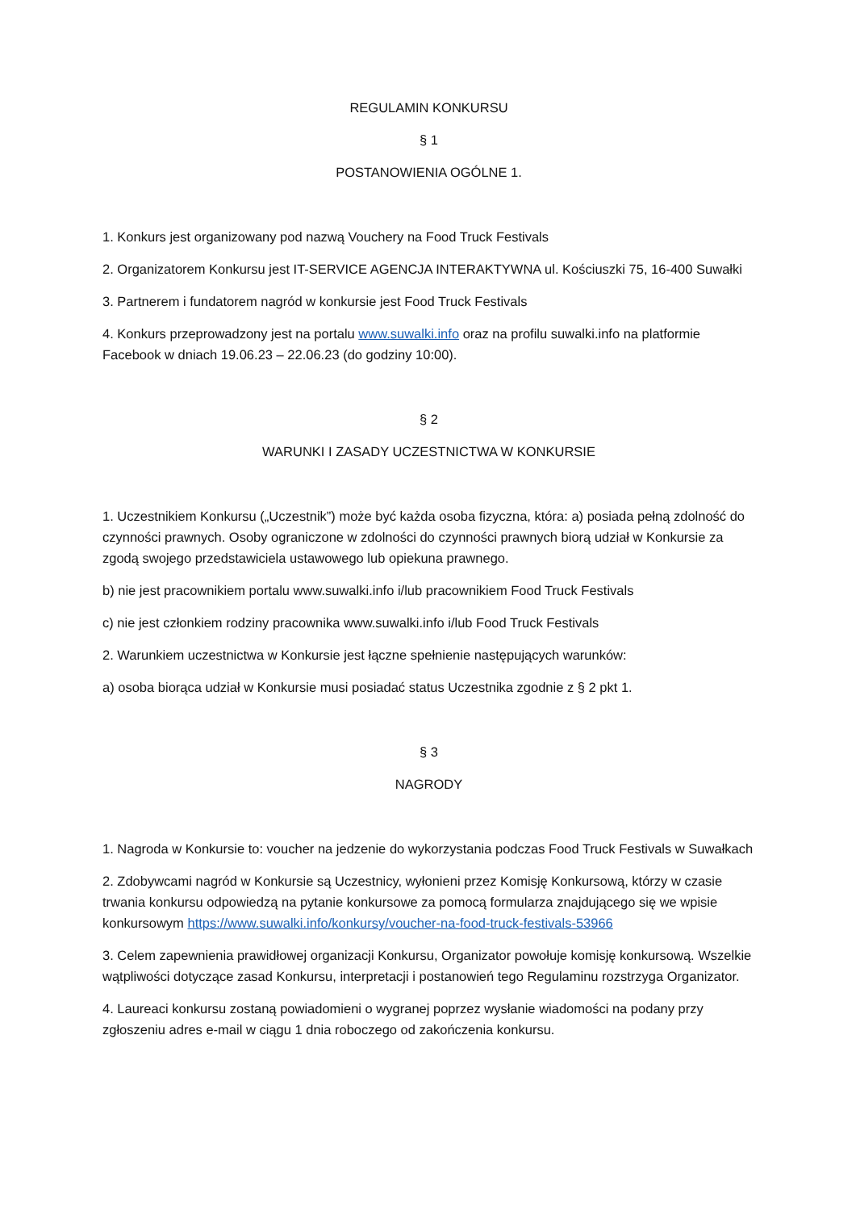REGULAMIN KONKURSU
§ 1
POSTANOWIENIA OGÓLNE 1.
1. Konkurs jest organizowany pod nazwą Vouchery na Food Truck Festivals
2. Organizatorem Konkursu jest IT-SERVICE AGENCJA INTERAKTYWNA ul. Kościuszki 75, 16-400 Suwałki
3. Partnerem i fundatorem nagród w konkursie jest Food Truck Festivals
4. Konkurs przeprowadzony jest na portalu www.suwalki.info oraz na profilu suwalki.info na platformie Facebook w dniach 19.06.23 – 22.06.23 (do godziny 10:00).
§ 2
WARUNKI I ZASADY UCZESTNICTWA W KONKURSIE
1. Uczestnikiem Konkursu („Uczestnik”) może być każda osoba fizyczna, która: a) posiada pełną zdolność do czynności prawnych. Osoby ograniczone w zdolności do czynności prawnych biorą udział w Konkursie za zgodą swojego przedstawiciela ustawowego lub opiekuna prawnego.
b) nie jest pracownikiem portalu www.suwalki.info i/lub pracownikiem Food Truck Festivals
c) nie jest członkiem rodziny pracownika www.suwalki.info i/lub Food Truck Festivals
2. Warunkiem uczestnictwa w Konkursie jest łączne spełnienie następujących warunków:
a) osoba biorąca udział w Konkursie musi posiadać status Uczestnika zgodnie z § 2 pkt 1.
§ 3
NAGRODY
1. Nagroda w Konkursie to: voucher na jedzenie do wykorzystania podczas Food Truck Festivals w Suwałkach
2. Zdobywcami nagród w Konkursie są Uczestnicy, wyłonieni przez Komisję Konkursową, którzy w czasie trwania konkursu odpowiedzą na pytanie konkursowe za pomocą formularza znajdującego się we wpisie konkursowym https://www.suwalki.info/konkursy/voucher-na-food-truck-festivals-53966
3. Celem zapewnienia prawidłowej organizacji Konkursu, Organizator powołuje komisję konkursową. Wszelkie wątpliwości dotyczące zasad Konkursu, interpretacji i postanowień tego Regulaminu rozstrzyga Organizator.
4. Laureaci konkursu zostaną powiadomieni o wygranej poprzez wysłanie wiadomości na podany przy zgłoszeniu adres e-mail w ciągu 1 dnia roboczego od zakończenia konkursu.